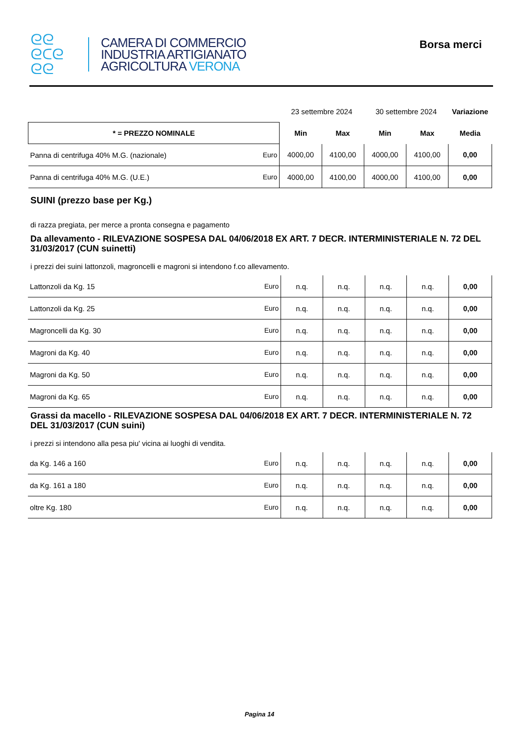ᘓᘓ
ᘓᑕᘓ
ᘓᘓ
CAMERA DI COMMERCIO
INDUSTRIA ARTIGIANATO
AGRICOLTURA VERONA
Borsa merci
| | | 23 settembre 2024 | | 30 settembre 2024 | | Variazione |
| * = PREZZO NOMINALE | | Min | Max | Min | Max | Media |
| Panna di centrifuga 40% M.G. (nazionale) | Euro | 4000,00 | 4100,00 | 4000,00 | 4100,00 | 0,00 |
| Panna di centrifuga 40% M.G. (U.E.) | Euro | 4000,00 | 4100,00 | 4000,00 | 4100,00 | 0,00 |
SUINI (prezzo base per Kg.)
di razza pregiata, per merce a pronta consegna e pagamento
Da allevamento - RILEVAZIONE SOSPESA DAL 04/06/2018 EX ART. 7 DECR. INTERMINISTERIALE N. 72 DEL 31/03/2017 (CUN suinetti)
i prezzi dei suini lattonzoli, magroncelli e magroni si intendono f.co allevamento.
| Lattonzoli da Kg. 15 | Euro | n.q. | n.q. | n.q. | n.q. | 0,00 |
| Lattonzoli da Kg. 25 | Euro | n.q. | n.q. | n.q. | n.q. | 0,00 |
| Magroncelli da Kg. 30 | Euro | n.q. | n.q. | n.q. | n.q. | 0,00 |
| Magroni da Kg. 40 | Euro | n.q. | n.q. | n.q. | n.q. | 0,00 |
| Magroni da Kg. 50 | Euro | n.q. | n.q. | n.q. | n.q. | 0,00 |
| Magroni da Kg. 65 | Euro | n.q. | n.q. | n.q. | n.q. | 0,00 |
Grassi da macello - RILEVAZIONE SOSPESA DAL 04/06/2018 EX ART. 7 DECR. INTERMINISTERIALE N. 72 DEL 31/03/2017 (CUN suini)
i prezzi si intendono alla pesa piu' vicina ai luoghi di vendita.
| da Kg. 146 a 160 | Euro | n.q. | n.q. | n.q. | n.q. | 0,00 |
| da Kg. 161 a 180 | Euro | n.q. | n.q. | n.q. | n.q. | 0,00 |
| oltre Kg. 180 | Euro | n.q. | n.q. | n.q. | n.q. | 0,00 |
Pagina 14